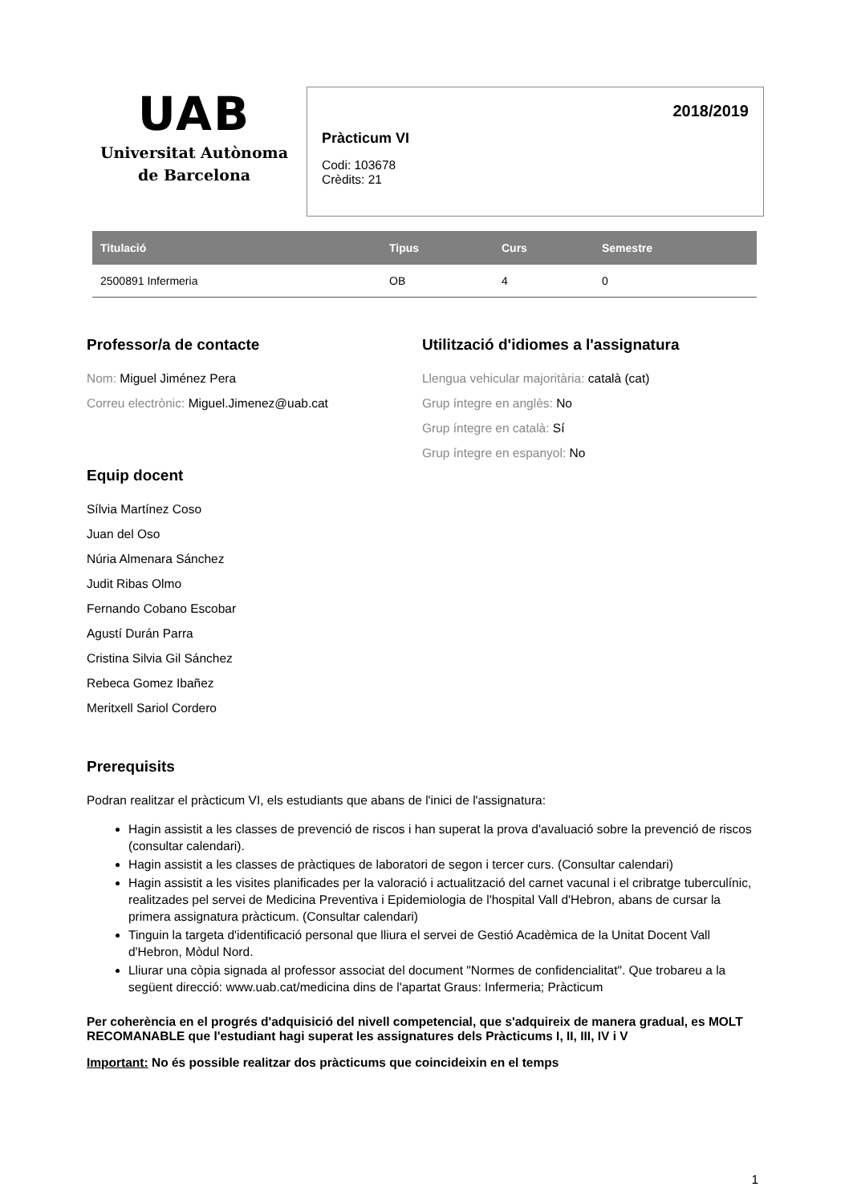UAB
Universitat Autònoma
de Barcelona
2018/2019
Pràcticum VI
Codi: 103678
Crèdits: 21
| Titulació | Tipus | Curs | Semestre |
| --- | --- | --- | --- |
| 2500891 Infermeria | OB | 4 | 0 |
Professor/a de contacte
Nom: Miguel Jiménez Pera
Correu electrònic: Miguel.Jimenez@uab.cat
Equip docent
Sílvia Martínez Coso
Juan del Oso
Núria Almenara Sánchez
Judit Ribas Olmo
Fernando Cobano Escobar
Agustí Durán Parra
Cristina Silvia Gil Sánchez
Rebeca Gomez Ibañez
Meritxell Sariol Cordero
Utilització d'idiomes a l'assignatura
Llengua vehicular majoritària: català (cat)
Grup íntegre en anglès: No
Grup íntegre en català: Sí
Grup íntegre en espanyol: No
Prerequisits
Podran realitzar el pràcticum VI, els estudiants que abans de l'inici de l'assignatura:
Hagin assistit a les classes de prevenció de riscos i han superat la prova d'avaluació sobre la prevenció de riscos (consultar calendari).
Hagin assistit a les classes de pràctiques de laboratori de segon i tercer curs. (Consultar calendari)
Hagin assistit a les visites planificades per la valoració i actualització del carnet vacunal i el cribratge tuberculínic, realitzades pel servei de Medicina Preventiva i Epidemiologia de l'hospital Vall d'Hebron, abans de cursar la primera assignatura pràcticum. (Consultar calendari)
Tinguin la targeta d'identificació personal que lliura el servei de Gestió Acadèmica de la Unitat Docent Vall d'Hebron, Mòdul Nord.
Lliurar una còpia signada al professor associat del document "Normes de confidencialitat". Que trobareu a la següent direcció: www.uab.cat/medicina dins de l'apartat Graus: Infermeria; Pràcticum
Per coherència en el progrés d'adquisició del nivell competencial, que s'adquireix de manera gradual, es MOLT RECOMANABLE que l'estudiant hagi superat les assignatures dels Pràcticums I, II, III, IV i V
Important: No és possible realitzar dos pràcticums que coincideixin en el temps
1